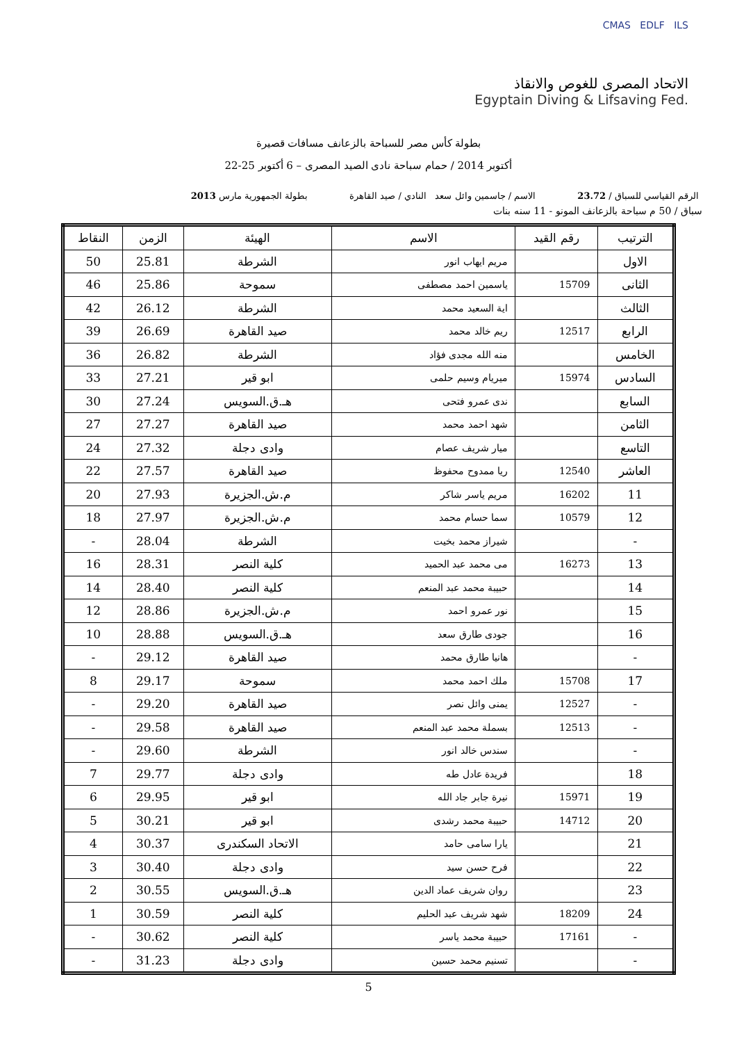CMAS EDLF ILS
الاتحاد المصرى للغوص والانقاذ
Egyptain Diving & Lifsaving Fed.
بطولة كأس مصر للسباحة بالزعانف مسافات قصيرة
22-25 أكتوبر 2014 / حمام سباحة نادى الصيد المصرى – 6 أكتوبر
الرقم القياسي للسباق / 23.72 الاسم / جاسمين وائل سعد النادي / صيد القاهرة بطولة الجمهورية مارس 2013
سباق / 50 م سباحة بالزعانف المونو - 11 سنه بنات
| الترتيب | رقم القيد | الاسم | الهيئة | الزمن | النقاط |
| --- | --- | --- | --- | --- | --- |
| الاول | | مريم ايهاب انور | الشرطة | 25.81 | 50 |
| الثانى | 15709 | ياسمين احمد مصطفى | سموحة | 25.86 | 46 |
| الثالث | | اية السعيد محمد | الشرطة | 26.12 | 42 |
| الرابع | 12517 | ريم خالد محمد | صيد القاهرة | 26.69 | 39 |
| الخامس | | منه الله مجدى فؤاد | الشرطة | 26.82 | 36 |
| السادس | 15974 | ميريام وسيم حلمى | ابو قير | 27.21 | 33 |
| السابع | | ندى عمرو فتحى | هـ.ق.السويس | 27.24 | 30 |
| الثامن | | شهد احمد محمد | صيد القاهرة | 27.27 | 27 |
| التاسع | | ميار شريف عصام | وادى دجلة | 27.32 | 24 |
| العاشر | 12540 | ريا ممدوح محفوظ | صيد القاهرة | 27.57 | 22 |
| 11 | 16202 | مريم ياسر شاكر | م.ش.الجزيرة | 27.93 | 20 |
| 12 | 10579 | سما حسام محمد | م.ش.الجزيرة | 27.97 | 18 |
| - | | شيراز محمد بخيت | الشرطة | 28.04 | - |
| 13 | 16273 | مى محمد عبد الحميد | كلية النصر | 28.31 | 16 |
| 14 | | حبيبة محمد عبد المنعم | كلية النصر | 28.40 | 14 |
| 15 | | نور عمرو احمد | م.ش.الجزيرة | 28.86 | 12 |
| 16 | | جودى طارق سعد | هـ.ق.السويس | 28.88 | 10 |
| - | | هانيا طارق محمد | صيد القاهرة | 29.12 | - |
| 17 | 15708 | ملك احمد محمد | سموحة | 29.17 | 8 |
| - | 12527 | يمنى وائل نصر | صيد القاهرة | 29.20 | - |
| - | 12513 | بسملة محمد عبد المنعم | صيد القاهرة | 29.58 | - |
| - | | سندس خالد انور | الشرطة | 29.60 | - |
| 18 | | فريدة عادل طه | وادى دجلة | 29.77 | 7 |
| 19 | 15971 | نيرة جابر جاد الله | ابو قير | 29.95 | 6 |
| 20 | 14712 | حبيبة محمد رشدى | ابو قير | 30.21 | 5 |
| 21 | | يارا سامى حامد | الاتحاد السكندرى | 30.37 | 4 |
| 22 | | فرح حسن سيد | وادى دجلة | 30.40 | 3 |
| 23 | | روان شريف عماد الدين | هـ.ق.السويس | 30.55 | 2 |
| 24 | 18209 | شهد شريف عبد الحليم | كلية النصر | 30.59 | 1 |
| - | 17161 | حبيبة محمد ياسر | كلية النصر | 30.62 | - |
| - | | تسنيم محمد حسين | وادى دجلة | 31.23 | - |
5